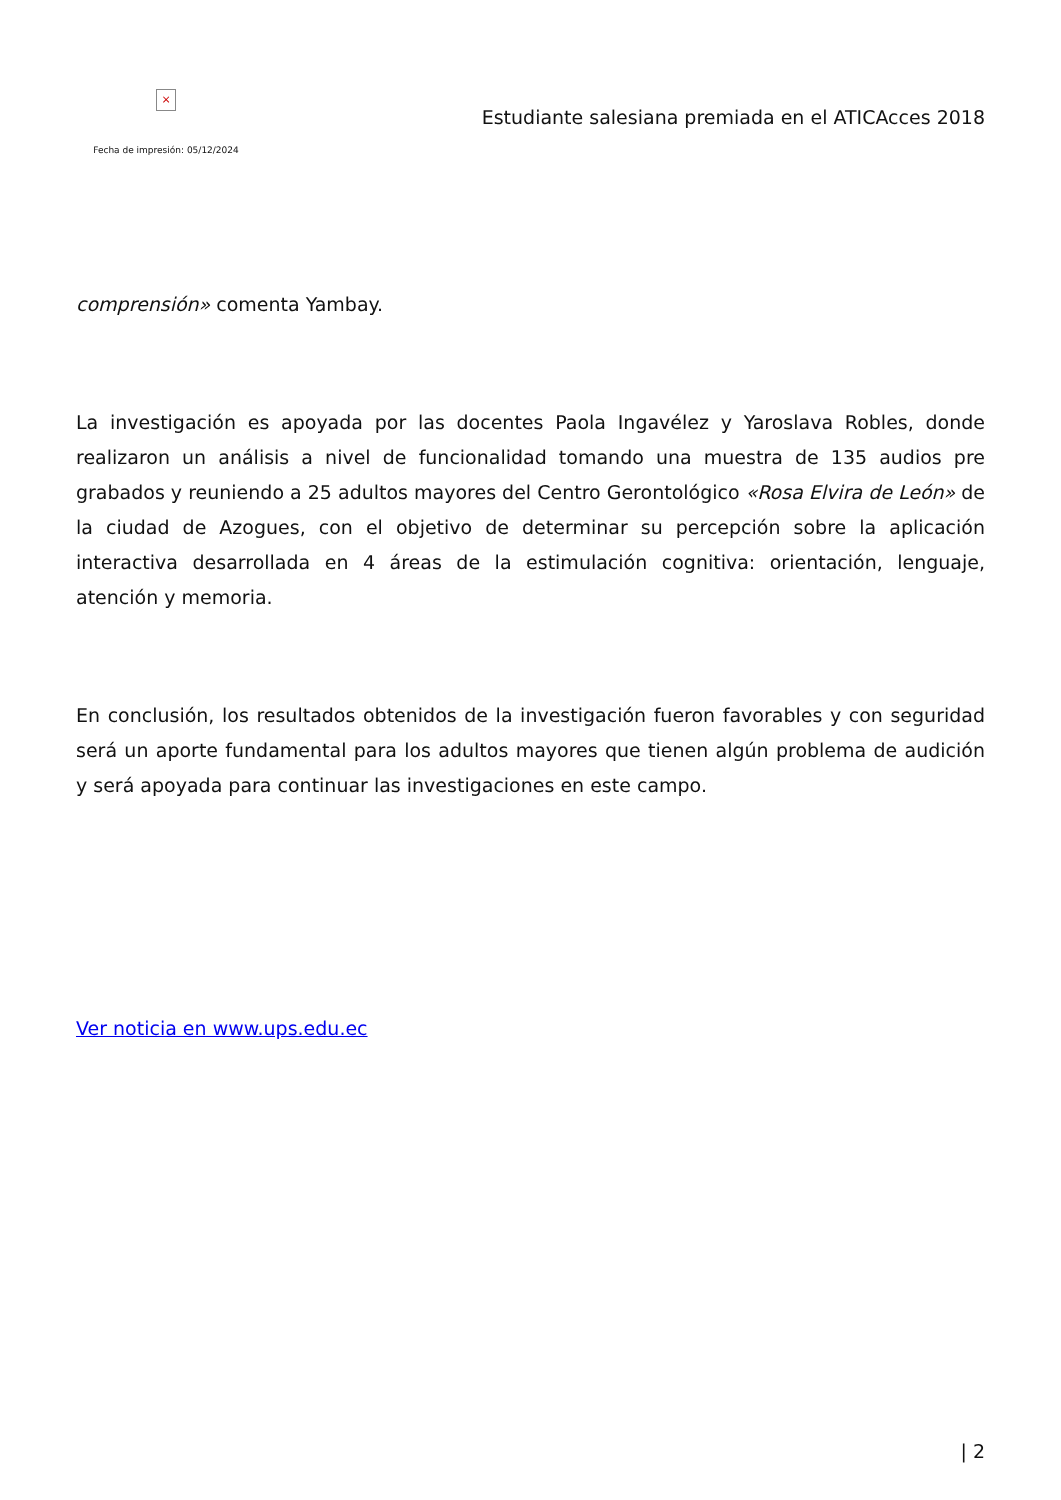×
Fecha de impresión: 05/12/2024
Estudiante salesiana premiada en el ATICAcces 2018
comprensión» comenta Yambay.
La investigación es apoyada por las docentes Paola Ingavélez y Yaroslava Robles, donde realizaron un análisis a nivel de funcionalidad tomando una muestra de 135 audios pre grabados y reuniendo a 25 adultos mayores del Centro Gerontológico «Rosa Elvira de León» de la ciudad de Azogues, con el objetivo de determinar su percepción sobre la aplicación interactiva desarrollada en 4 áreas de la estimulación cognitiva: orientación, lenguaje, atención y memoria.
En conclusión, los resultados obtenidos de la investigación fueron favorables y con seguridad será un aporte fundamental para los adultos mayores que tienen algún problema de audición y será apoyada para continuar las investigaciones en este campo.
Ver noticia en www.ups.edu.ec
| 2